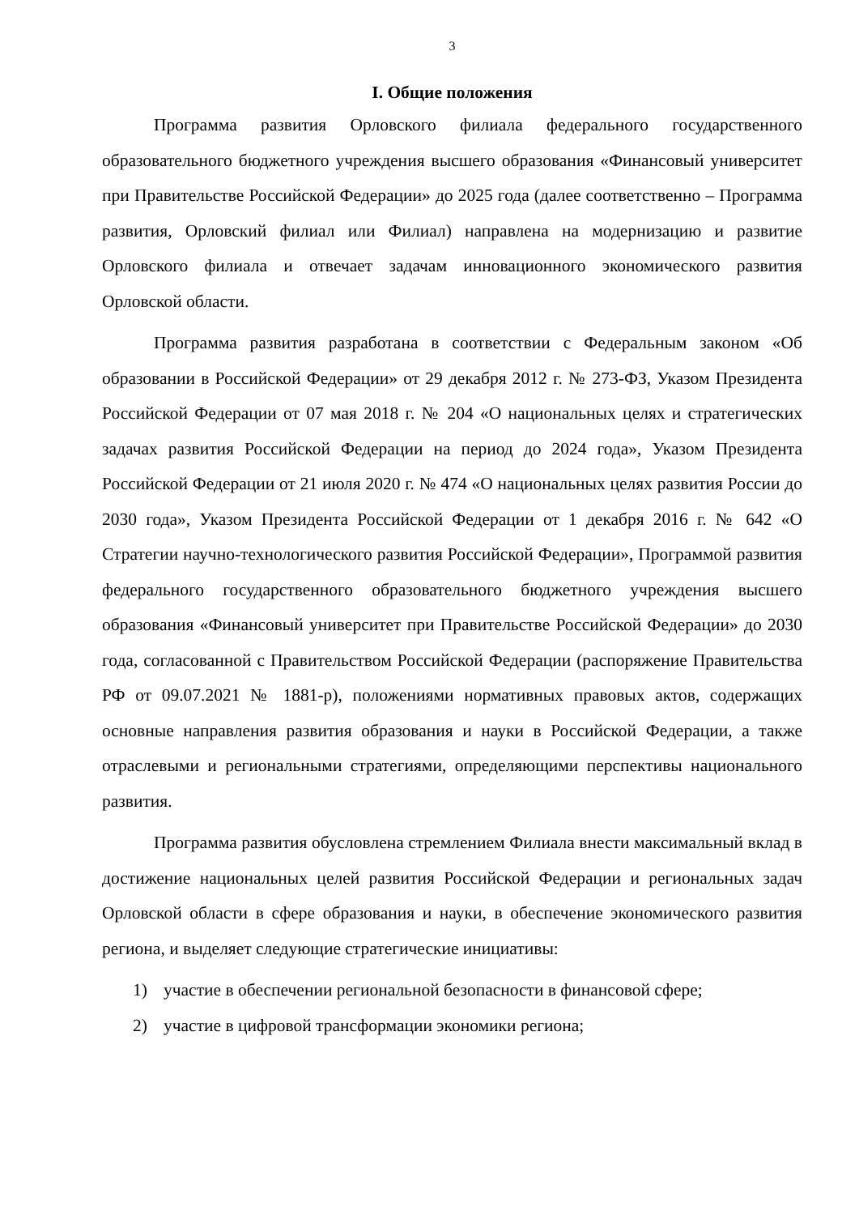3
I. Общие положения
Программа развития Орловского филиала федерального государственного образовательного бюджетного учреждения высшего образования «Финансовый университет при Правительстве Российской Федерации» до 2025 года (далее соответственно – Программа развития, Орловский филиал или Филиал) направлена на модернизацию и развитие Орловского филиала и отвечает задачам инновационного экономического развития Орловской области.
Программа развития разработана в соответствии с Федеральным законом «Об образовании в Российской Федерации» от 29 декабря 2012 г. № 273-ФЗ, Указом Президента Российской Федерации от 07 мая 2018 г. № 204 «О национальных целях и стратегических задачах развития Российской Федерации на период до 2024 года», Указом Президента Российской Федерации от 21 июля 2020 г. № 474 «О национальных целях развития России до 2030 года», Указом Президента Российской Федерации от 1 декабря 2016 г. № 642 «О Стратегии научно-технологического развития Российской Федерации», Программой развития федерального государственного образовательного бюджетного учреждения высшего образования «Финансовый университет при Правительстве Российской Федерации» до 2030 года, согласованной с Правительством Российской Федерации (распоряжение Правительства РФ от 09.07.2021 № 1881-р), положениями нормативных правовых актов, содержащих основные направления развития образования и науки в Российской Федерации, а также отраслевыми и региональными стратегиями, определяющими перспективы национального развития.
Программа развития обусловлена стремлением Филиала внести максимальный вклад в достижение национальных целей развития Российской Федерации и региональных задач Орловской области в сфере образования и науки, в обеспечение экономического развития региона, и выделяет следующие стратегические инициативы:
1) участие в обеспечении региональной безопасности в финансовой сфере;
2) участие в цифровой трансформации экономики региона;